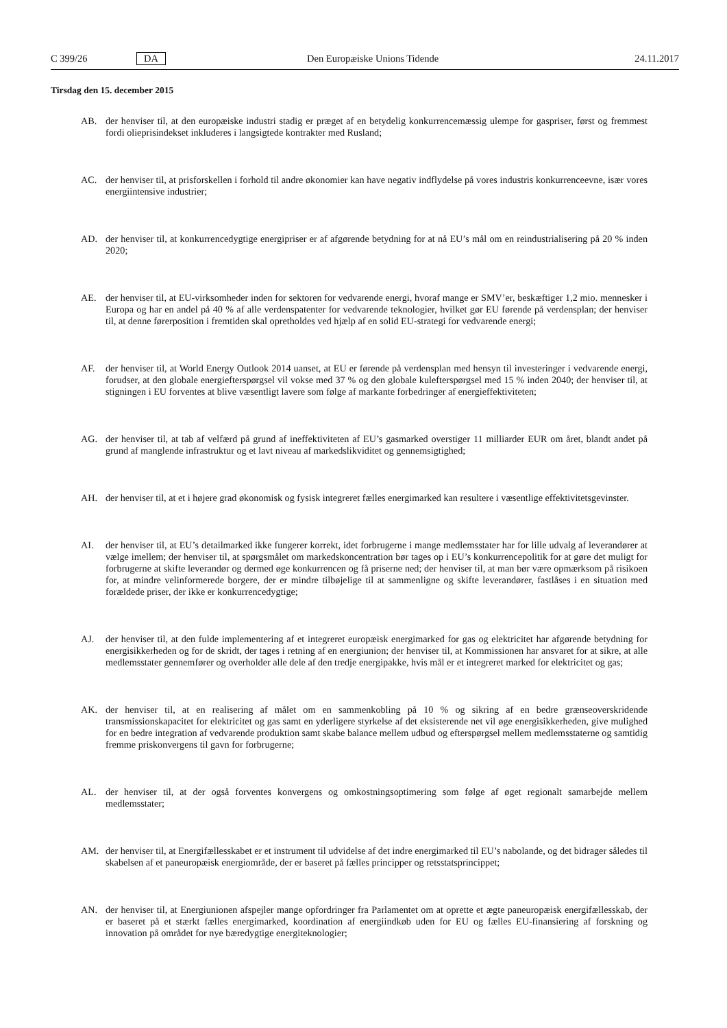C 399/26 DA Den Europæiske Unions Tidende 24.11.2017
Tirsdag den 15. december 2015
AB. der henviser til, at den europæiske industri stadig er præget af en betydelig konkurrencemæssig ulempe for gaspriser, først og fremmest fordi olieprisindekset inkluderes i langsigtede kontrakter med Rusland;
AC. der henviser til, at prisforskellen i forhold til andre økonomier kan have negativ indflydelse på vores industris konkurrenceevne, især vores energiintensive industrier;
AD. der henviser til, at konkurrencedygtige energipriser er af afgørende betydning for at nå EU’s mål om en reindustrialisering på 20 % inden 2020;
AE. der henviser til, at EU-virksomheder inden for sektoren for vedvarende energi, hvoraf mange er SMV’er, beskæftiger 1,2 mio. mennesker i Europa og har en andel på 40 % af alle verdenspatenter for vedvarende teknologier, hvilket gør EU førende på verdensplan; der henviser til, at denne førerposition i fremtiden skal opretholdes ved hjælp af en solid EU-strategi for vedvarende energi;
AF. der henviser til, at World Energy Outlook 2014 uanset, at EU er førende på verdensplan med hensyn til investeringer i vedvarende energi, forudser, at den globale energiefterspørgsel vil vokse med 37 % og den globale kulefterspørgsel med 15 % inden 2040; der henviser til, at stigningen i EU forventes at blive væsentligt lavere som følge af markante forbedringer af energieffektiviteten;
AG. der henviser til, at tab af velfærd på grund af ineffektiviteten af EU’s gasmarked overstiger 11 milliarder EUR om året, blandt andet på grund af manglende infrastruktur og et lavt niveau af markedslikviditet og gennemsigtighed;
AH. der henviser til, at et i højere grad økonomisk og fysisk integreret fælles energimarked kan resultere i væsentlige effektivitetsgevinster.
AI. der henviser til, at EU’s detailmarked ikke fungerer korrekt, idet forbrugerne i mange medlemsstater har for lille udvalg af leverandører at vælge imellem; der henviser til, at spørgsmålet om markedskoncentration bør tages op i EU’s konkurrencepolitik for at gøre det muligt for forbrugerne at skifte leverandør og dermed øge konkurrencen og få priserne ned; der henviser til, at man bør være opmærksom på risikoen for, at mindre velinformerede borgere, der er mindre tilbøjelige til at sammenligne og skifte leverandører, fastlåses i en situation med forældede priser, der ikke er konkurrencedygtige;
AJ. der henviser til, at den fulde implementering af et integreret europæisk energimarked for gas og elektricitet har afgørende betydning for energisikkerheden og for de skridt, der tages i retning af en energiunion; der henviser til, at Kommissionen har ansvaret for at sikre, at alle medlemsstater gennemfører og overholder alle dele af den tredje energipakke, hvis mål er et integreret marked for elektricitet og gas;
AK. der henviser til, at en realisering af målet om en sammenkobling på 10 % og sikring af en bedre grænseoverskridende transmissionskapacitet for elektricitet og gas samt en yderligere styrkelse af det eksisterende net vil øge energisikkerheden, give mulighed for en bedre integration af vedvarende produktion samt skabe balance mellem udbud og efterspørgsel mellem medlemsstaterne og samtidig fremme priskonvergens til gavn for forbrugerne;
AL. der henviser til, at der også forventes konvergens og omkostningsoptimering som følge af øget regionalt samarbejde mellem medlemsstater;
AM. der henviser til, at Energifællesskabet er et instrument til udvidelse af det indre energimarked til EU’s nabolande, og det bidrager således til skabelsen af et paneuropæisk energiområde, der er baseret på fælles principper og retsstatsprincippet;
AN. der henviser til, at Energiunionen afspejler mange opfordringer fra Parlamentet om at oprette et ægte paneuropæisk energifællesskab, der er baseret på et stærkt fælles energimarked, koordination af energiindkøb uden for EU og fælles EU-finansiering af forskning og innovation på området for nye bæredygtige energiteknologier;